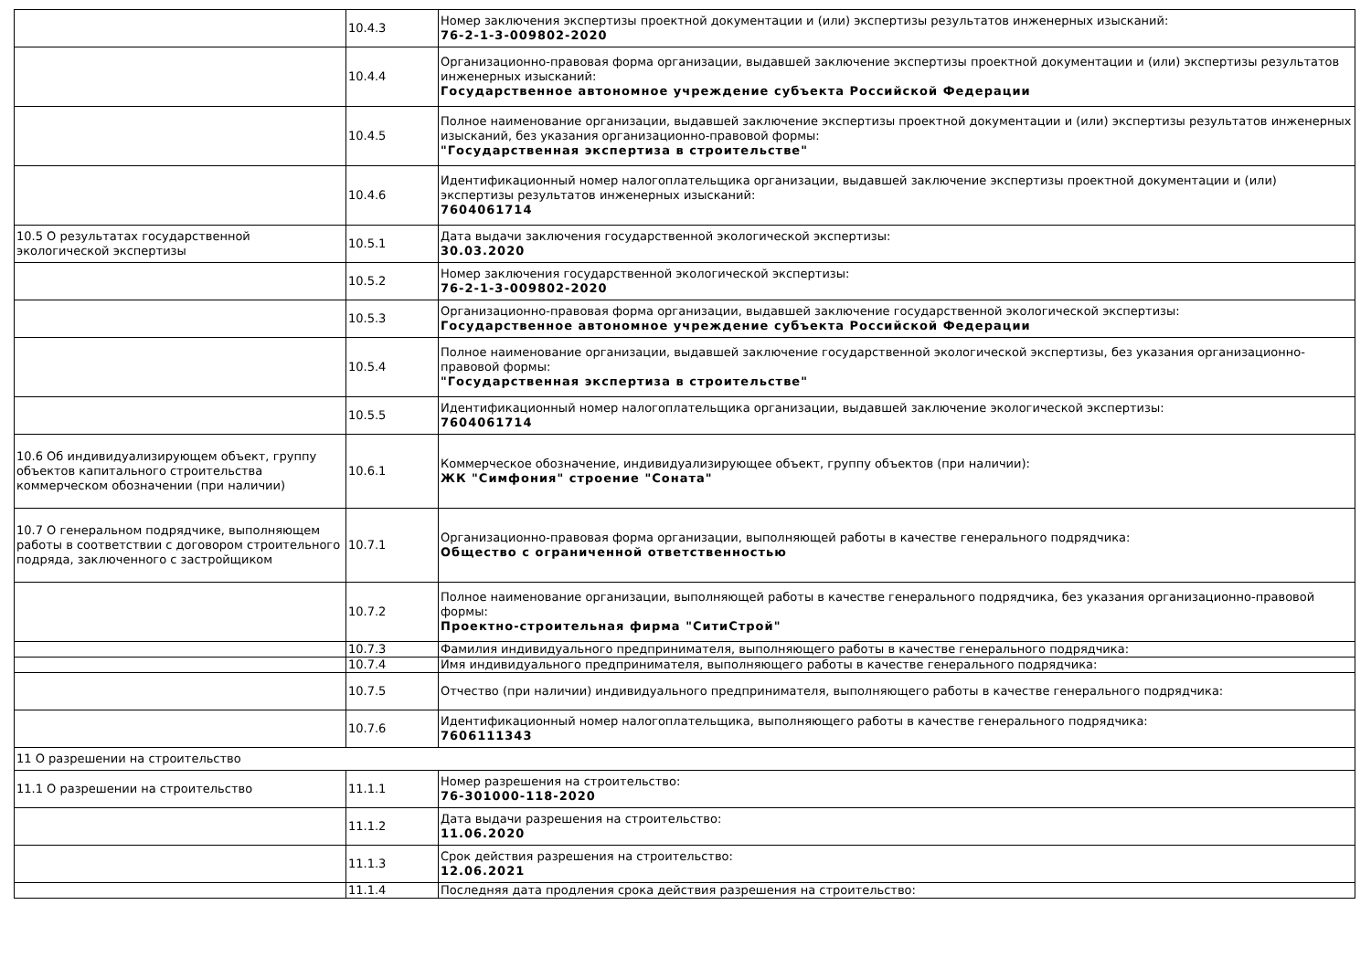| | 10.4.3 | Номер заключения экспертизы проектной документации и (или) экспертизы результатов инженерных изысканий: 76-2-1-3-009802-2020 |
| | 10.4.4 | Организационно-правовая форма организации, выдавшей заключение экспертизы проектной документации и (или) экспертизы результатов инженерных изысканий: Государственное автономное учреждение субъекта Российской Федерации |
| | 10.4.5 | Полное наименование организации, выдавшей заключение экспертизы проектной документации и (или) экспертизы результатов инженерных изысканий, без указания организационно-правовой формы: "Государственная экспертиза в строительстве" |
| | 10.4.6 | Идентификационный номер налогоплательщика организации, выдавшей заключение экспертизы проектной документации и (или) экспертизы результатов инженерных изысканий: 7604061714 |
| 10.5 О результатах государственной экологической экспертизы | 10.5.1 | Дата выдачи заключения государственной экологической экспертизы: 30.03.2020 |
| | 10.5.2 | Номер заключения государственной экологической экспертизы: 76-2-1-3-009802-2020 |
| | 10.5.3 | Организационно-правовая форма организации, выдавшей заключение государственной экологической экспертизы: Государственное автономное учреждение субъекта Российской Федерации |
| | 10.5.4 | Полное наименование организации, выдавшей заключение государственной экологической экспертизы, без указания организационно-правовой формы: "Государственная экспертиза в строительстве" |
| | 10.5.5 | Идентификационный номер налогоплательщика организации, выдавшей заключение экологической экспертизы: 7604061714 |
| 10.6 Об индивидуализирующем объект, группу объектов капитального строительства коммерческом обозначении (при наличии) | 10.6.1 | Коммерческое обозначение, индивидуализирующее объект, группу объектов (при наличии): ЖК "Симфония" строение "Соната" |
| 10.7 О генеральном подрядчике, выполняющем работы в соответствии с договором строительного подряда, заключенного с застройщиком | 10.7.1 | Организационно-правовая форма организации, выполняющей работы в качестве генерального подрядчика: Общество с ограниченной ответственностью |
| | 10.7.2 | Полное наименование организации, выполняющей работы в качестве генерального подрядчика, без указания организационно-правовой формы: Проектно-строительная фирма "СитиСтрой" |
| | 10.7.3 | Фамилия индивидуального предпринимателя, выполняющего работы в качестве генерального подрядчика: |
| | 10.7.4 | Имя индивидуального предпринимателя, выполняющего работы в качестве генерального подрядчика: |
| | 10.7.5 | Отчество (при наличии) индивидуального предпринимателя, выполняющего работы в качестве генерального подрядчика: |
| | 10.7.6 | Идентификационный номер налогоплательщика, выполняющего работы в качестве генерального подрядчика: 7606111343 |
| 11 О разрешении на строительство | | |
| 11.1 О разрешении на строительство | 11.1.1 | Номер разрешения на строительство: 76-301000-118-2020 |
| | 11.1.2 | Дата выдачи разрешения на строительство: 11.06.2020 |
| | 11.1.3 | Срок действия разрешения на строительство: 12.06.2021 |
| | 11.1.4 | Последняя дата продления срока действия разрешения на строительство: |